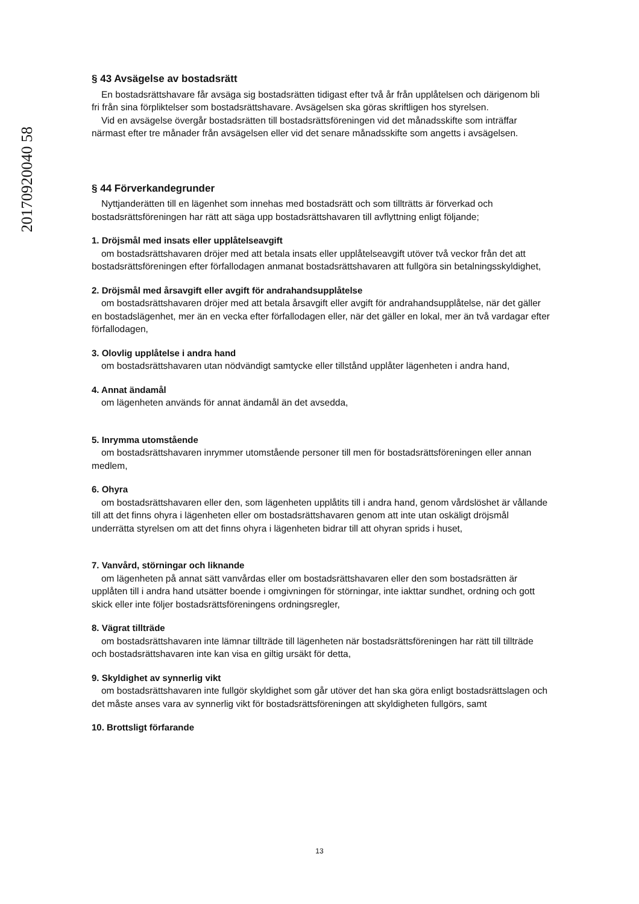20170920040 58
§ 43 Avsägelse av bostadsrätt
En bostadsrättshavare får avsäga sig bostadsrätten tidigast efter två år från upplåtelsen och därigenom bli fri från sina förpliktelser som bostadsrättshavare. Avsägelsen ska göras skriftligen hos styrelsen.
Vid en avsägelse övergår bostadsrätten till bostadsrättsföreningen vid det månadsskifte som inträffar närmast efter tre månader från avsägelsen eller vid det senare månadsskifte som angetts i avsägelsen.
§ 44 Förverkandegrunder
Nyttjanderätten till en lägenhet som innehas med bostadsrätt och som tillträtts är förverkad och bostadsrättsföreningen har rätt att säga upp bostadsrättshavaren till avflyttning enligt följande;
1. Dröjsmål med insats eller upplåtelseavgift
om bostadsrättshavaren dröjer med att betala insats eller upplåtelseavgift utöver två veckor från det att bostadsrättsföreningen efter förfallodagen anmanat bostadsrättshavaren att fullgöra sin betalningsskyldighet,
2. Dröjsmål med årsavgift eller avgift för andrahandsupplåtelse
om bostadsrättshavaren dröjer med att betala årsavgift eller avgift för andrahandsupplåtelse, när det gäller en bostadslägenhet, mer än en vecka efter förfallodagen eller, när det gäller en lokal, mer än två vardagar efter förfallodagen,
3. Olovlig upplåtelse i andra hand
om bostadsrättshavaren utan nödvändigt samtycke eller tillstånd upplåter lägenheten i andra hand,
4. Annat ändamål
om lägenheten används för annat ändamål än det avsedda,
5. Inrymma utomstående
om bostadsrättshavaren inrymmer utomstående personer till men för bostadsrättsföreningen eller annan medlem,
6. Ohyra
om bostadsrättshavaren eller den, som lägenheten upplåtits till i andra hand, genom vårdslöshet är vållande till att det finns ohyra i lägenheten eller om bostadsrättshavaren genom att inte utan oskäligt dröjsmål underrätta styrelsen om att det finns ohyra i lägenheten bidrar till att ohyran sprids i huset,
7. Vanvård, störningar och liknande
om lägenheten på annat sätt vanvårdas eller om bostadsrättshavaren eller den som bostadsrätten är upplåten till i andra hand utsätter boende i omgivningen för störningar, inte iakttar sundhet, ordning och gott skick eller inte följer bostadsrättsföreningens ordningsregler,
8. Vägrat tillträde
om bostadsrättshavaren inte lämnar tillträde till lägenheten när bostadsrättsföreningen har rätt till tillträde och bostadsrättshavaren inte kan visa en giltig ursäkt för detta,
9. Skyldighet av synnerlig vikt
om bostadsrättshavaren inte fullgör skyldighet som går utöver det han ska göra enligt bostadsrättslagen och det måste anses vara av synnerlig vikt för bostadsrättsföreningen att skyldigheten fullgörs, samt
10. Brottsligt förfarande
13